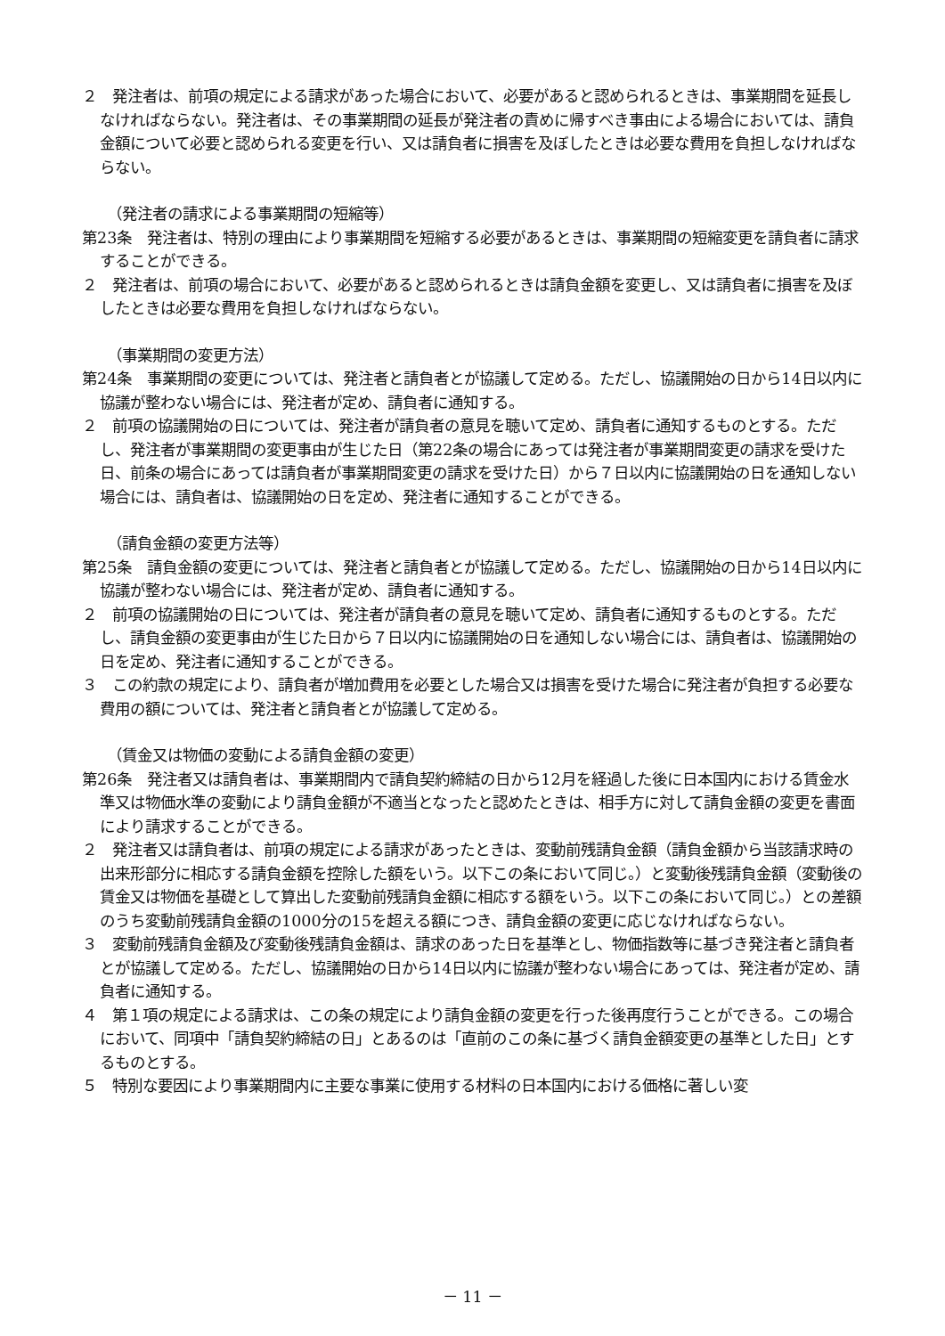２　発注者は、前項の規定による請求があった場合において、必要があると認められるときは、事業期間を延長しなければならない。発注者は、その事業期間の延長が発注者の責めに帰すべき事由による場合においては、請負金額について必要と認められる変更を行い、又は請負者に損害を及ぼしたときは必要な費用を負担しなければならない。
（発注者の請求による事業期間の短縮等）
第23条　発注者は、特別の理由により事業期間を短縮する必要があるときは、事業期間の短縮変更を請負者に請求することができる。
２　発注者は、前項の場合において、必要があると認められるときは請負金額を変更し、又は請負者に損害を及ぼしたときは必要な費用を負担しなければならない。
（事業期間の変更方法）
第24条　事業期間の変更については、発注者と請負者とが協議して定める。ただし、協議開始の日から14日以内に協議が整わない場合には、発注者が定め、請負者に通知する。
２　前項の協議開始の日については、発注者が請負者の意見を聴いて定め、請負者に通知するものとする。ただし、発注者が事業期間の変更事由が生じた日（第22条の場合にあっては発注者が事業期間変更の請求を受けた日、前条の場合にあっては請負者が事業期間変更の請求を受けた日）から７日以内に協議開始の日を通知しない場合には、請負者は、協議開始の日を定め、発注者に通知することができる。
（請負金額の変更方法等）
第25条　請負金額の変更については、発注者と請負者とが協議して定める。ただし、協議開始の日から14日以内に協議が整わない場合には、発注者が定め、請負者に通知する。
２　前項の協議開始の日については、発注者が請負者の意見を聴いて定め、請負者に通知するものとする。ただし、請負金額の変更事由が生じた日から７日以内に協議開始の日を通知しない場合には、請負者は、協議開始の日を定め、発注者に通知することができる。
３　この約款の規定により、請負者が増加費用を必要とした場合又は損害を受けた場合に発注者が負担する必要な費用の額については、発注者と請負者とが協議して定める。
（賃金又は物価の変動による請負金額の変更）
第26条　発注者又は請負者は、事業期間内で請負契約締結の日から12月を経過した後に日本国内における賃金水準又は物価水準の変動により請負金額が不適当となったと認めたときは、相手方に対して請負金額の変更を書面により請求することができる。
２　発注者又は請負者は、前項の規定による請求があったときは、変動前残請負金額（請負金額から当該請求時の出来形部分に相応する請負金額を控除した額をいう。以下この条において同じ。）と変動後残請負金額（変動後の賃金又は物価を基礎として算出した変動前残請負金額に相応する額をいう。以下この条において同じ。）との差額のうち変動前残請負金額の1000分の15を超える額につき、請負金額の変更に応じなければならない。
３　変動前残請負金額及び変動後残請負金額は、請求のあった日を基準とし、物価指数等に基づき発注者と請負者とが協議して定める。ただし、協議開始の日から14日以内に協議が整わない場合にあっては、発注者が定め、請負者に通知する。
４　第１項の規定による請求は、この条の規定により請負金額の変更を行った後再度行うことができる。この場合において、同項中「請負契約締結の日」とあるのは「直前のこの条に基づく請負金額変更の基準とした日」とするものとする。
５　特別な要因により事業期間内に主要な事業に使用する材料の日本国内における価格に著しい変
－ 11 －